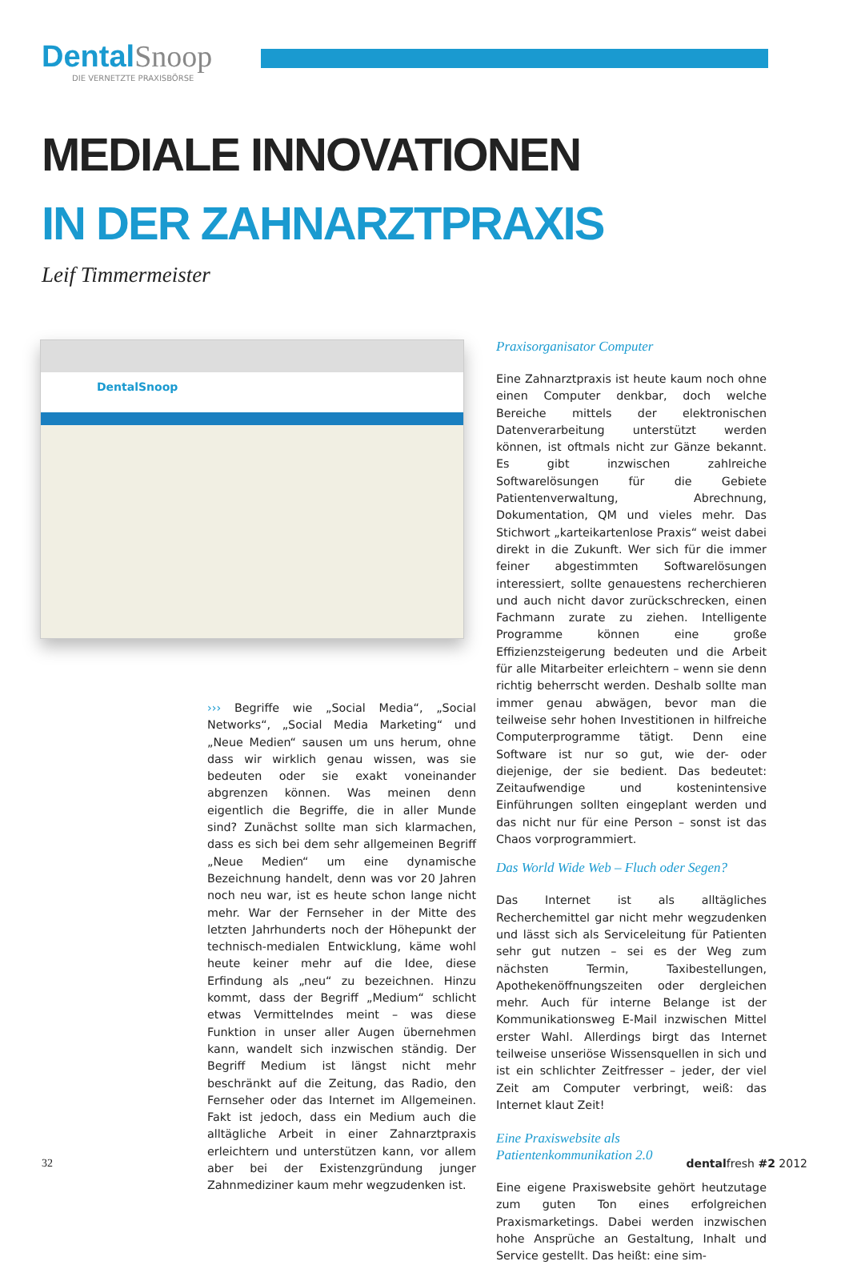Dental Snoop
DIE VERNETZTE PRAXISBÖRSE
MEDIALE INNOVATIONEN
IN DER ZAHNARZTPRAXIS
Leif Timmermeister
DentalSnoop
››› Begriffe wie „Social Media“, „Social Networks“, „Social Media Marketing“ und „Neue Medien“ sausen um uns herum, ohne dass wir wirklich genau wissen, was sie bedeuten oder sie exakt voneinander abgrenzen können. Was meinen denn eigentlich die Begriffe, die in aller Munde sind? Zunächst sollte man sich klarmachen, dass es sich bei dem sehr allgemeinen Begriff „Neue Medien“ um eine dynamische Bezeichnung handelt, denn was vor 20 Jahren noch neu war, ist es heute schon lange nicht mehr. War der Fernseher in der Mitte des letzten Jahrhunderts noch der Höhepunkt der technisch-medialen Entwicklung, käme wohl heute keiner mehr auf die Idee, diese Erfindung als „neu“ zu bezeichnen. Hinzu kommt, dass der Begriff „Medium“ schlicht etwas Vermittelndes meint – was diese Funktion in unser aller Augen übernehmen kann, wandelt sich inzwischen ständig. Der Begriff Medium ist längst nicht mehr beschränkt auf die Zeitung, das Radio, den Fernseher oder das Internet im Allgemeinen. Fakt ist jedoch, dass ein Medium auch die alltägliche Arbeit in einer Zahnarztpraxis erleichtern und unterstützen kann, vor allem aber bei der Existenzgründung junger Zahnmediziner kaum mehr wegzudenken ist.
Praxisorganisator Computer
Eine Zahnarztpraxis ist heute kaum noch ohne einen Computer denkbar, doch welche Bereiche mittels der elektronischen Datenverarbeitung unterstützt werden können, ist oftmals nicht zur Gänze bekannt. Es gibt inzwischen zahlreiche Softwarelösungen für die Gebiete Patientenverwaltung, Abrechnung, Dokumentation, QM und vieles mehr. Das Stichwort „karteikartenlose Praxis“ weist dabei direkt in die Zukunft. Wer sich für die immer feiner abgestimmten Softwarelösungen interessiert, sollte genauestens recherchieren und auch nicht davor zurückschrecken, einen Fachmann zurate zu ziehen. Intelligente Programme können eine große Effizienzsteigerung bedeuten und die Arbeit für alle Mitarbeiter erleichtern – wenn sie denn richtig beherrscht werden. Deshalb sollte man immer genau abwägen, bevor man die teilweise sehr hohen Investitionen in hilfreiche Computerprogramme tätigt. Denn eine Software ist nur so gut, wie der- oder diejenige, der sie bedient. Das bedeutet: Zeitaufwendige und kostenintensive Einführungen sollten eingeplant werden und das nicht nur für eine Person – sonst ist das Chaos vorprogrammiert.
Das World Wide Web – Fluch oder Segen?
Das Internet ist als alltägliches Recherchemittel gar nicht mehr wegzudenken und lässt sich als Serviceleitung für Patienten sehr gut nutzen – sei es der Weg zum nächsten Termin, Taxibestellungen, Apothekenöffnungszeiten oder dergleichen mehr. Auch für interne Belange ist der Kommunikationsweg E-Mail inzwischen Mittel erster Wahl. Allerdings birgt das Internet teilweise unseriöse Wissensquellen in sich und ist ein schlichter Zeitfresser – jeder, der viel Zeit am Computer verbringt, weiß: das Internet klaut Zeit!
Eine Praxiswebsite als
Patientenkommunikation 2.0
Eine eigene Praxiswebsite gehört heutzutage zum guten Ton eines erfolgreichen Praxismarketings. Dabei werden inzwischen hohe Ansprüche an Gestaltung, Inhalt und Service gestellt. Das heißt: eine sim-
32 dentalfresh #2 2012